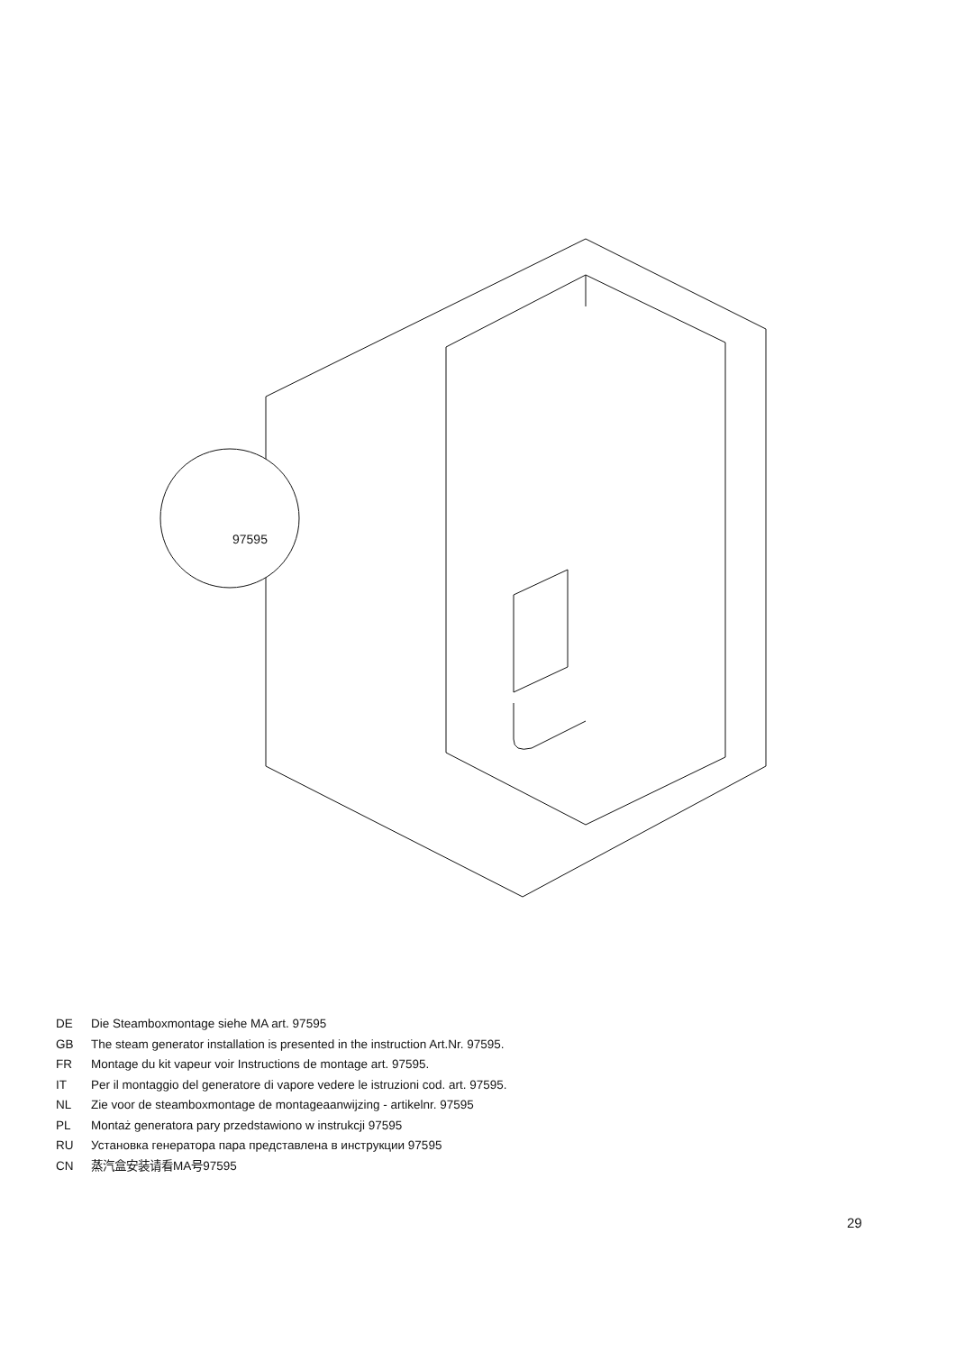97595
DE Die Steamboxmontage siehe MA art. 97595
GB The steam generator installation is presented in the instruction Art.Nr. 97595.
FR Montage du kit vapeur voir Instructions de montage art. 97595.
IT Per il montaggio del generatore di vapore vedere le istruzioni cod. art. 97595.
NL Zie voor de steamboxmontage de montageaanwijzing - artikelnr. 97595
PL Montaż generatora pary przedstawiono w instrukcji 97595
RU Установка генератора пара представлена в инструкции 97595
CN 蒸汽盒安装请看MA号97595
29